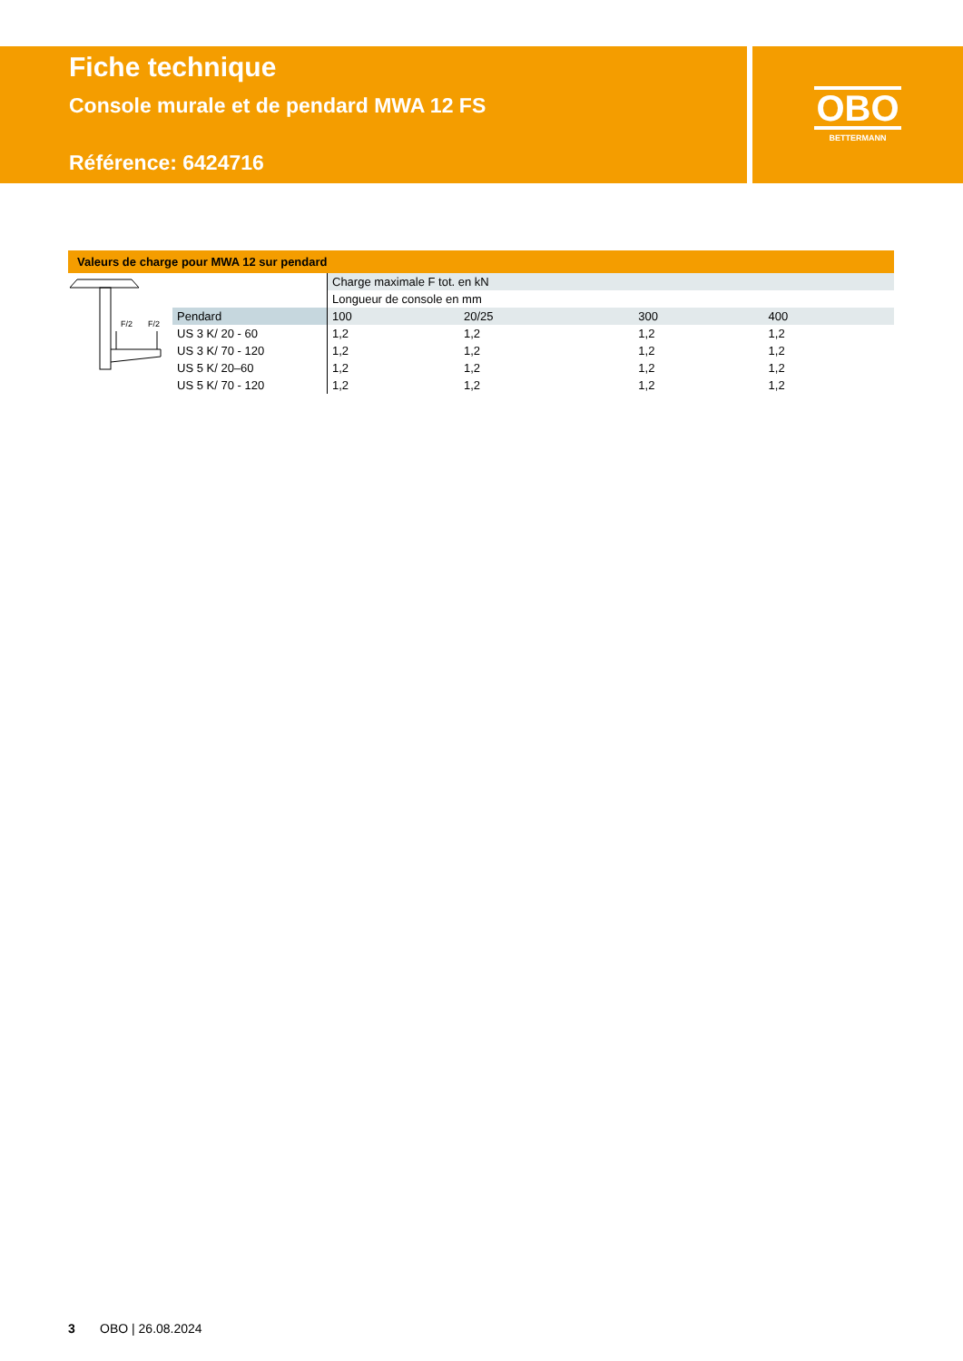Fiche technique
Console murale et de pendard MWA 12 FS
Référence: 6424716
OBO
BETTERMANN
Valeurs de charge pour MWA 12 sur pendard
| F/2 F/2 | | Charge maximale F tot. en kN | | | |
| | | Longueur de console en mm | | | |
| | Pendard | 100 | 20/25 | 300 | 400 |
| | US 3 K/ 20 - 60 | 1,2 | 1,2 | 1,2 | 1,2 |
| | US 3 K/ 70 - 120 | 1,2 | 1,2 | 1,2 | 1,2 |
| | US 5 K/ 20–60 | 1,2 | 1,2 | 1,2 | 1,2 |
| | US 5 K/ 70 - 120 | 1,2 | 1,2 | 1,2 | 1,2 |
3 OBO | 26.08.2024